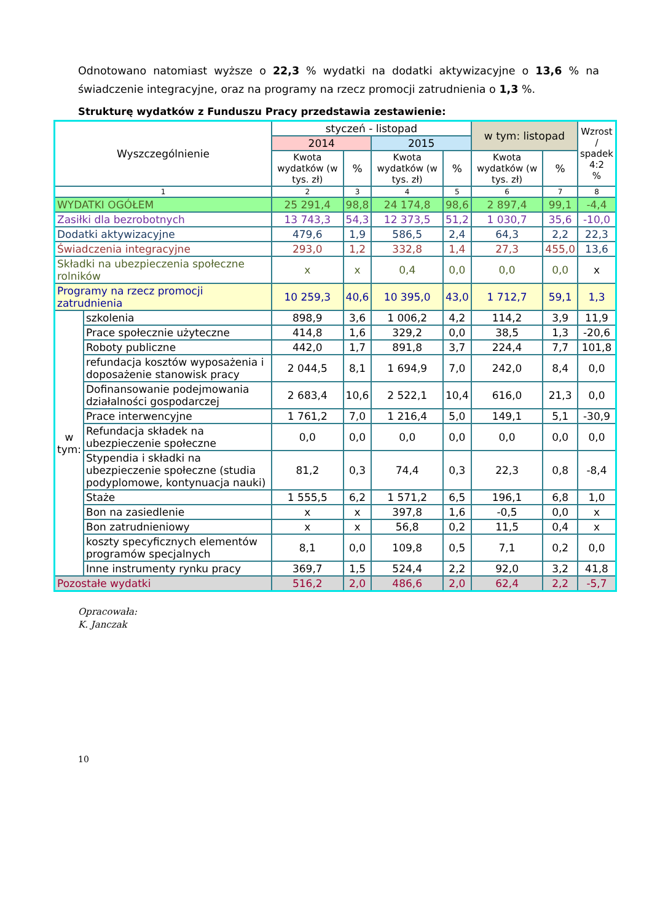Odnotowano natomiast wyższe o 22,3 % wydatki na dodatki aktywizacyjne o 13,6 % na świadczenie integracyjne, oraz na programy na rzecz promocji zatrudnienia o 1,3 %.
Strukturę wydatków z Funduszu Pracy przedstawia zestawienie:
| Wyszczególnienie | | styczeń - listopad | | | | w tym: listopad | | Wzrost / spadek 4:2 % |
| --- | --- | --- | --- | --- | --- | --- | --- | --- |
| | | 2014 | | 2015 | | | | |
| | | Kwota wydatków (w tys. zł) | % | Kwota wydatków (w tys. zł) | % | Kwota wydatków (w tys. zł) | % | |
| 1 | | 2 | 3 | 4 | 5 | 6 | 7 | 8 |
| WYDATKI OGÓŁEM | | 25 291,4 | 98,8 | 24 174,8 | 98,6 | 2 897,4 | 99,1 | -4,4 |
| Zasiłki dla bezrobotnych | | 13 743,3 | 54,3 | 12 373,5 | 51,2 | 1 030,7 | 35,6 | -10,0 |
| Dodatki aktywizacyjne | | 479,6 | 1,9 | 586,5 | 2,4 | 64,3 | 2,2 | 22,3 |
| Świadczenia integracyjne | | 293,0 | 1,2 | 332,8 | 1,4 | 27,3 | 455,0 | 13,6 |
| Składki na ubezpieczenia społeczne rolników | | x | x | 0,4 | 0,0 | 0,0 | 0,0 | x |
| Programy na rzecz promocji zatrudnienia | | 10 259,3 | 40,6 | 10 395,0 | 43,0 | 1 712,7 | 59,1 | 1,3 |
| w tym: | szkolenia | 898,9 | 3,6 | 1 006,2 | 4,2 | 114,2 | 3,9 | 11,9 |
| | Prace społecznie użyteczne | 414,8 | 1,6 | 329,2 | 0,0 | 38,5 | 1,3 | -20,6 |
| | Roboty publiczne | 442,0 | 1,7 | 891,8 | 3,7 | 224,4 | 7,7 | 101,8 |
| | refundacja kosztów wyposażenia i doposażenie stanowisk pracy | 2 044,5 | 8,1 | 1 694,9 | 7,0 | 242,0 | 8,4 | 0,0 |
| | Dofinansowanie podejmowania działalności gospodarczej | 2 683,4 | 10,6 | 2 522,1 | 10,4 | 616,0 | 21,3 | 0,0 |
| | Prace interwencyjne | 1 761,2 | 7,0 | 1 216,4 | 5,0 | 149,1 | 5,1 | -30,9 |
| | Refundacja składek na ubezpieczenie społeczne | 0,0 | 0,0 | 0,0 | 0,0 | 0,0 | 0,0 | 0,0 |
| | Stypendia i składki na ubezpieczenie społeczne (studia podyplomowe, kontynuacja nauki) | 81,2 | 0,3 | 74,4 | 0,3 | 22,3 | 0,8 | -8,4 |
| | Staże | 1 555,5 | 6,2 | 1 571,2 | 6,5 | 196,1 | 6,8 | 1,0 |
| | Bon na zasiedlenie | x | x | 397,8 | 1,6 | -0,5 | 0,0 | x |
| | Bon zatrudnieniowy | x | x | 56,8 | 0,2 | 11,5 | 0,4 | x |
| | koszty specyficznych elementów programów specjalnych | 8,1 | 0,0 | 109,8 | 0,5 | 7,1 | 0,2 | 0,0 |
| | Inne instrumenty rynku pracy | 369,7 | 1,5 | 524,4 | 2,2 | 92,0 | 3,2 | 41,8 |
| Pozostałe wydatki | | 516,2 | 2,0 | 486,6 | 2,0 | 62,4 | 2,2 | -5,7 |
Opracowała:
K. Janczak
10